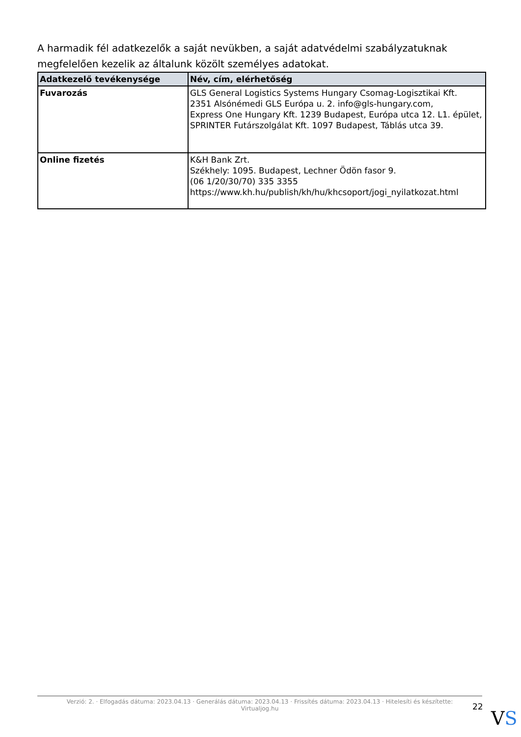A harmadik fél adatkezelők a saját nevükben, a saját adatvédelmi szabályzatuknak megfelelően kezelik az általunk közölt személyes adatokat.
| Adatkezelő tevékenysége | Név, cím, elérhetőség |
| --- | --- |
| Fuvarozás | GLS General Logistics Systems Hungary Csomag-Logisztikai Kft. 2351 Alsónémedi GLS Európa u. 2. info@gls-hungary.com, Express One Hungary Kft. 1239 Budapest, Európa utca 12. L1. épület, SPRINTER Futárszolgálat Kft. 1097 Budapest, Táblás utca 39. |
| Online fizetés | K&H Bank Zrt. Székhely: 1095. Budapest, Lechner Ödön fasor 9. (06 1/20/30/70) 335 3355 https://www.kh.hu/publish/kh/hu/khcsoport/jogi_nyilatkozat.html |
Verzió: 2. · Elfogadás dátuma: 2023.04.13 · Generálás dátuma: 2023.04.13 · Frissítés dátuma: 2023.04.13 · Hitelesíti és készítette:
Virtualjog.hu
22
VS